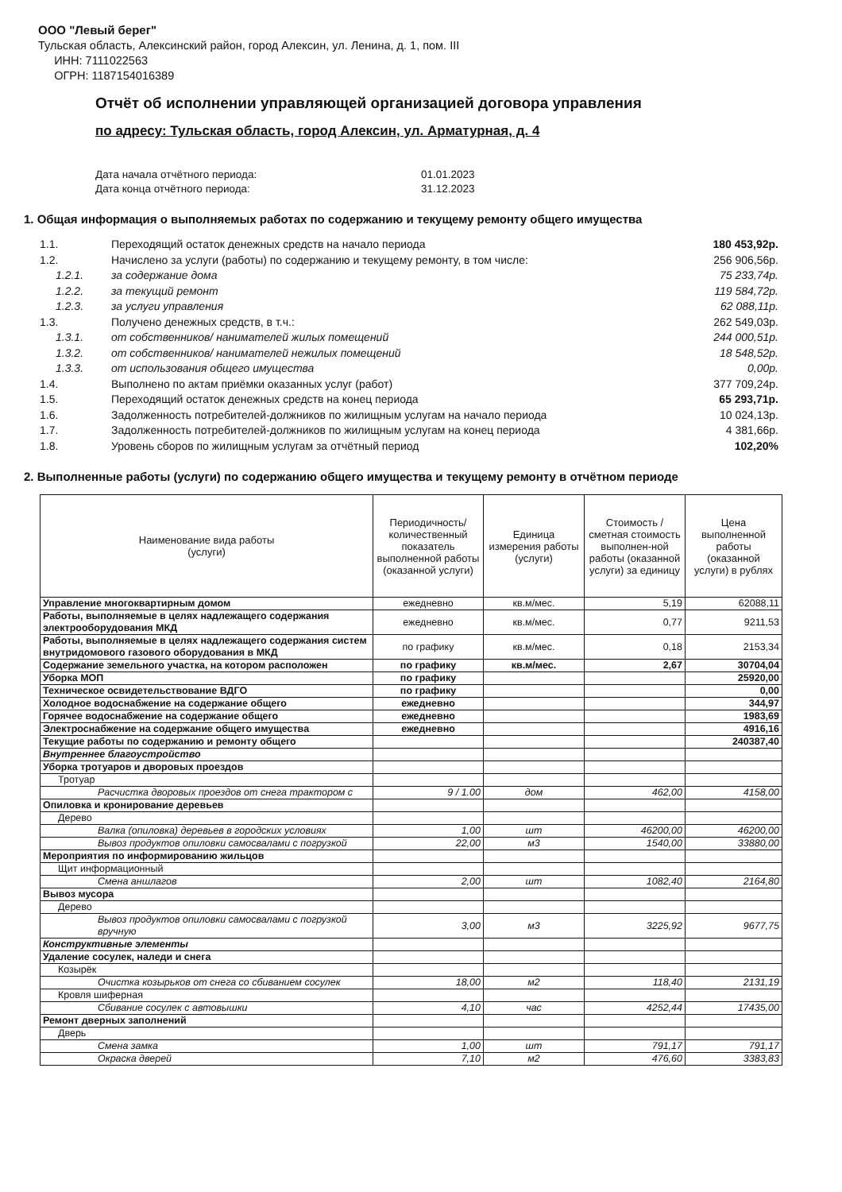ООО "Левый берег"
Тульская область, Алексинский район, город Алексин, ул. Ленина, д. 1, пом. III
ИНН: 7111022563
ОГРН: 1187154016389
Отчёт об исполнении управляющей организацией договора управления
по адресу: Тульская область, город Алексин, ул. Арматурная, д. 4
Дата начала отчётного периода: 01.01.2023 Дата конца отчётного периода: 31.12.2023
1. Общая информация о выполняемых работах по содержанию и текущему ремонту общего имущества
| 1.1. | Переходящий остаток денежных средств на начало периода | 180 453,92р. |
| 1.2. | Начислено за услуги (работы) по содержанию и текущему ремонту, в том числе: | 256 906,56р. |
| 1.2.1. | за содержание дома | 75 233,74р. |
| 1.2.2. | за текущий ремонт | 119 584,72р. |
| 1.2.3. | за услуги управления | 62 088,11р. |
| 1.3. | Получено денежных средств, в т.ч.: | 262 549,03р. |
| 1.3.1. | от собственников/ нанимателей жилых помещений | 244 000,51р. |
| 1.3.2. | от собственников/ нанимателей нежилых помещений | 18 548,52р. |
| 1.3.3. | от использования общего имущества | 0,00р. |
| 1.4. | Выполнено по актам приёмки оказанных услуг (работ) | 377 709,24р. |
| 1.5. | Переходящий остаток денежных средств на конец периода | 65 293,71р. |
| 1.6. | Задолженность потребителей-должников по жилищным услугам на начало периода | 10 024,13р. |
| 1.7. | Задолженность потребителей-должников по жилищным услугам на конец периода | 4 381,66р. |
| 1.8. | Уровень сборов по жилищным услугам за отчётный период | 102,20% |
2. Выполненные работы (услуги) по содержанию общего имущества и текущему ремонту в отчётном периоде
| Наименование вида работы (услуги) | Периодичность/количественный показатель выполненной работы (оказанной услуги) | Единица измерения работы (услуги) | Стоимость / сметная стоимость выполнен-ной работы (оказанной услуги) за единицу | Цена выполненной работы (оказанной услуги) в рублях |
| --- | --- | --- | --- | --- |
| Управление многоквартирным домом | ежедневно | кв.м/мес. | 5,19 | 62088,11 |
| Работы, выполняемые в целях надлежащего содержания электрооборудования МКД | ежедневно | кв.м/мес. | 0,77 | 9211,53 |
| Работы, выполняемые в целях надлежащего содержания систем внутридомового газового оборудования в МКД | по графику | кв.м/мес. | 0,18 | 2153,34 |
| Содержание земельного участка, на котором расположен | по графику | кв.м/мес. | 2,67 | 30704,04 |
| Уборка МОП | по графику | | | 25920,00 |
| Техническое освидетельствование ВДГО | по графику | | | 0,00 |
| Холодное водоснабжение на содержание общего | ежедневно | | | 344,97 |
| Горячее водоснабжение на содержание общего | ежедневно | | | 1983,69 |
| Электроснабжение на содержание общего имущества | ежедневно | | | 4916,16 |
| Текущие работы по содержанию и ремонту общего | | | | 240387,40 |
| Внутреннее благоустройство | | | | |
| Уборка тротуаров и дворовых проездов | | | | |
| Тротуар | | | | |
| Расчистка дворовых проездов от снега трактором с | 9 / 1.00 | дом | 462,00 | 4158,00 |
| Опиловка и кронирование деревьев | | | | |
| Дерево | | | | |
| Валка (опиловка) деревьев в городских условиях | 1,00 | шт | 46200,00 | 46200,00 |
| Вывоз продуктов опиловки самосвалами с погрузкой | 22,00 | м3 | 1540,00 | 33880,00 |
| Мероприятия по информированию жильцов | | | | |
| Щит информационный | | | | |
| Смена аншлагов | 2,00 | шт | 1082,40 | 2164,80 |
| Вывоз мусора | | | | |
| Дерево | | | | |
| Вывоз продуктов опиловки самосвалами с погрузкой вручную | 3,00 | м3 | 3225,92 | 9677,75 |
| Конструктивные элементы | | | | |
| Удаление сосулек, наледи и снега | | | | |
| Козырёк | | | | |
| Очистка козырьков от снега со сбиванием сосулек | 18,00 | м2 | 118,40 | 2131,19 |
| Кровля шиферная | | | | |
| Сбивание сосулек с автовышки | 4,10 | час | 4252,44 | 17435,00 |
| Ремонт дверных заполнений | | | | |
| Дверь | | | | |
| Смена замка | 1,00 | шт | 791,17 | 791,17 |
| Окраска дверей | 7,10 | м2 | 476,60 | 3383,83 |